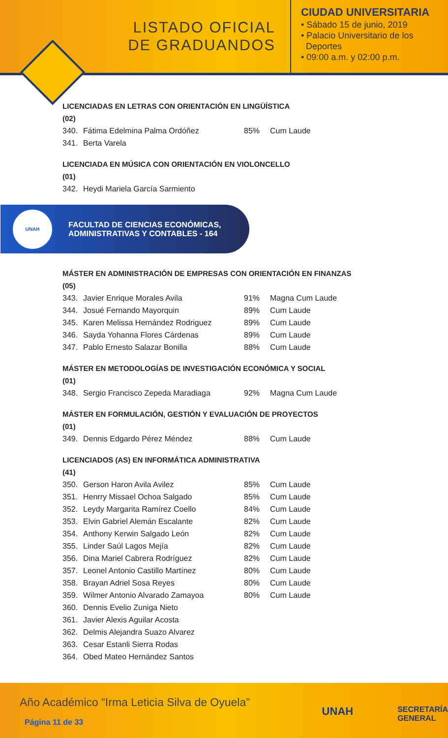LISTADO OFICIAL
DE GRADUANDOS
CIUDAD UNIVERSITARIA
• Sábado 15 de junio, 2019
• Palacio Universitario de los
Deportes
• 09:00 a.m. y 02:00 p.m.
LICENCIADAS EN LETRAS CON ORIENTACIÓN EN LINGÜÍSTICA
(02)
| 340. | Fátima Edelmina Palma Ordóñez | 85% | Cum Laude |
| 341. | Berta Varela | | |
LICENCIADA EN MÚSICA CON ORIENTACIÓN EN VIOLONCELLO
(01)
| 342. | Heydi Mariela García Sarmiento | | |
UNAH
FACULTAD DE CIENCIAS ECONÓMICAS,
ADMINISTRATIVAS Y CONTABLES - 164
MÁSTER EN ADMINISTRACIÓN DE EMPRESAS CON ORIENTACIÓN EN FINANZAS
(05)
| 343. | Javier Enrique Morales Avila | 91% | Magna Cum Laude |
| 344. | Josué Fernando Mayorquin | 89% | Cum Laude |
| 345. | Karen Melissa Hernández Rodriguez | 89% | Cum Laude |
| 346. | Sayda Yohanna Flores Cárdenas | 89% | Cum Laude |
| 347. | Pablo Ernesto Salazar Bonilla | 88% | Cum Laude |
MÁSTER EN METODOLOGÍAS DE INVESTIGACIÓN ECONÓMICA Y SOCIAL
(01)
| 348. | Sergio Francisco Zepeda Maradiaga | 92% | Magna Cum Laude |
MÁSTER EN FORMULACIÓN, GESTIÓN Y EVALUACIÓN DE PROYECTOS
(01)
| 349. | Dennis Edgardo Pérez Méndez | 88% | Cum Laude |
LICENCIADOS (AS) EN INFORMÁTICA ADMINISTRATIVA
(41)
| 350. | Gerson Haron Avila Avilez | 85% | Cum Laude |
| 351. | Henrry Missael Ochoa Salgado | 85% | Cum Laude |
| 352. | Leydy Margarita Ramírez Coello | 84% | Cum Laude |
| 353. | Elvin Gabriel Alemán Escalante | 82% | Cum Laude |
| 354. | Anthony Kerwin Salgado León | 82% | Cum Laude |
| 355. | Linder Saúl Lagos Mejía | 82% | Cum Laude |
| 356. | Dina Mariel Cabrera Rodríguez | 82% | Cum Laude |
| 357. | Leonel Antonio Castillo Martínez | 80% | Cum Laude |
| 358. | Brayan Adriel Sosa Reyes | 80% | Cum Laude |
| 359. | Wilmer Antonio Alvarado Zamayoa | 80% | Cum Laude |
| 360. | Dennis Evelio Zuniga Nieto | | |
| 361. | Javier Alexis Aguilar Acosta | | |
| 362. | Delmis Alejandra Suazo Alvarez | | |
| 363. | Cesar Estanli Sierra Rodas | | |
| 364. | Obed Mateo Hernández Santos | | |
Año Académico “Irma Leticia Silva de Oyuela”
Página 11 de 33
UNAH
SECRETARÍA
GENERAL